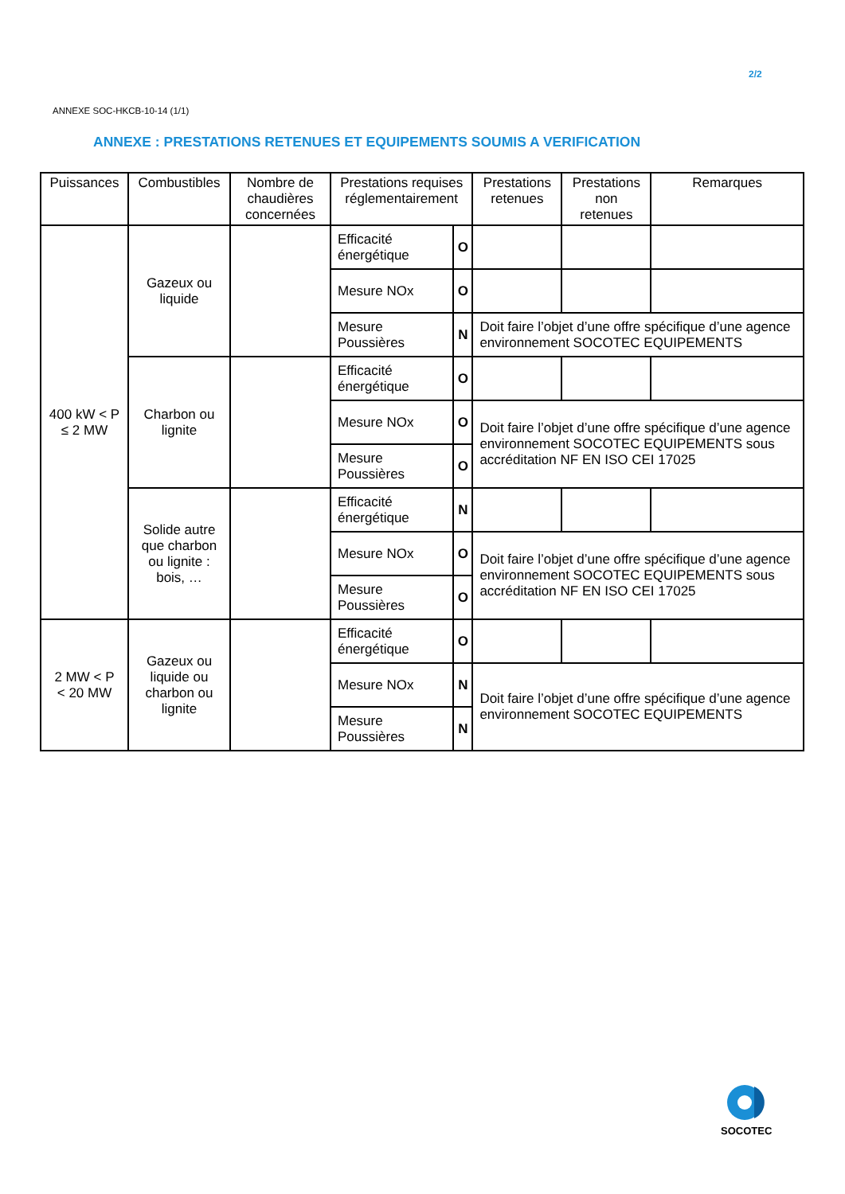2/2
ANNEXE SOC-HKCB-10-14 (1/1)
ANNEXE : PRESTATIONS RETENUES ET EQUIPEMENTS SOUMIS A VERIFICATION
| Puissances | Combustibles | Nombre de chaudières concernées | Prestations requises réglementairement | | Prestations retenues | Prestations non retenues | Remarques |
| --- | --- | --- | --- | --- | --- | --- | --- |
| 400 kW < P ≤ 2 MW | Gazeux ou liquide | | Efficacité énergétique | O | | | |
| | | | Mesure NOx | O | | | |
| | | | Mesure Poussières | N | Doit faire l’objet d’une offre spécifique d’une agence environnement SOCOTEC EQUIPEMENTS | | |
| | Charbon ou lignite | | Efficacité énergétique | O | | | |
| | | | Mesure NOx | O | Doit faire l’objet d’une offre spécifique d’une agence environnement SOCOTEC EQUIPEMENTS sous accréditation NF EN ISO CEI 17025 | | |
| | | | Mesure Poussières | O | | | |
| | Solide autre que charbon ou lignite : bois, … | | Efficacité énergétique | N | | | |
| | | | Mesure NOx | O | Doit faire l’objet d’une offre spécifique d’une agence environnement SOCOTEC EQUIPEMENTS sous accréditation NF EN ISO CEI 17025 | | |
| | | | Mesure Poussières | O | | | |
| 2 MW < P < 20 MW | Gazeux ou liquide ou charbon ou lignite | | Efficacité énergétique | O | | | |
| | | | Mesure NOx | N | Doit faire l’objet d’une offre spécifique d’une agence environnement SOCOTEC EQUIPEMENTS | | |
| | | | Mesure Poussières | N | | | |
SOCOTEC